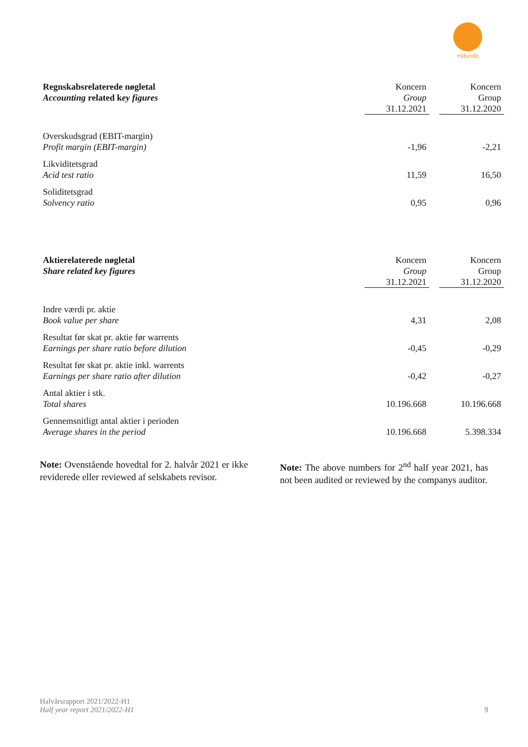mdundo
| Regnskabsrelaterede nøgletal Accounting related k ey figures | Koncern Group 31.12.2021 | | Koncern Group 31.12.2020 |
| Overskudsgrad (EBIT-margin) Profit margin (EBIT-margin) | -1,96 | | -2,21 |
| Likviditetsgrad Acid test ratio | 11,59 | | 16,50 |
| Soliditetsgrad Solvency ratio | 0,95 | | 0,96 |
| Aktierelaterede nøgletal Share related key figures | Koncern Group 31.12.2021 | | Koncern Group 31.12.2020 |
| Indre værdi pr. aktie Book value per share | 4,31 | | 2,08 |
| Resultat før skat pr. aktie før warrents Earnings per share ratio before dilution | -0,45 | | -0,29 |
| Resultat før skat pr. aktie inkl. warrents Earnings per share ratio after dilution | -0,42 | | -0,27 |
| Antal aktier i stk. Total shares | 10.196.668 | | 10.196.668 |
| Gennemsnitligt antal aktier i perioden Average shares in the period | 10.196.668 | | 5.398.334 |
Note: Ovenstående hovedtal for 2. halvår 2021 er ikke reviderede eller reviewed af selskabets revisor.
Note: The above numbers for 2<sup>nd</sup> half year 2021, has not been audited or reviewed by the companys auditor.
Halvårsrapport 2021/2022-H1
Half year report 2021/2022-H1
9